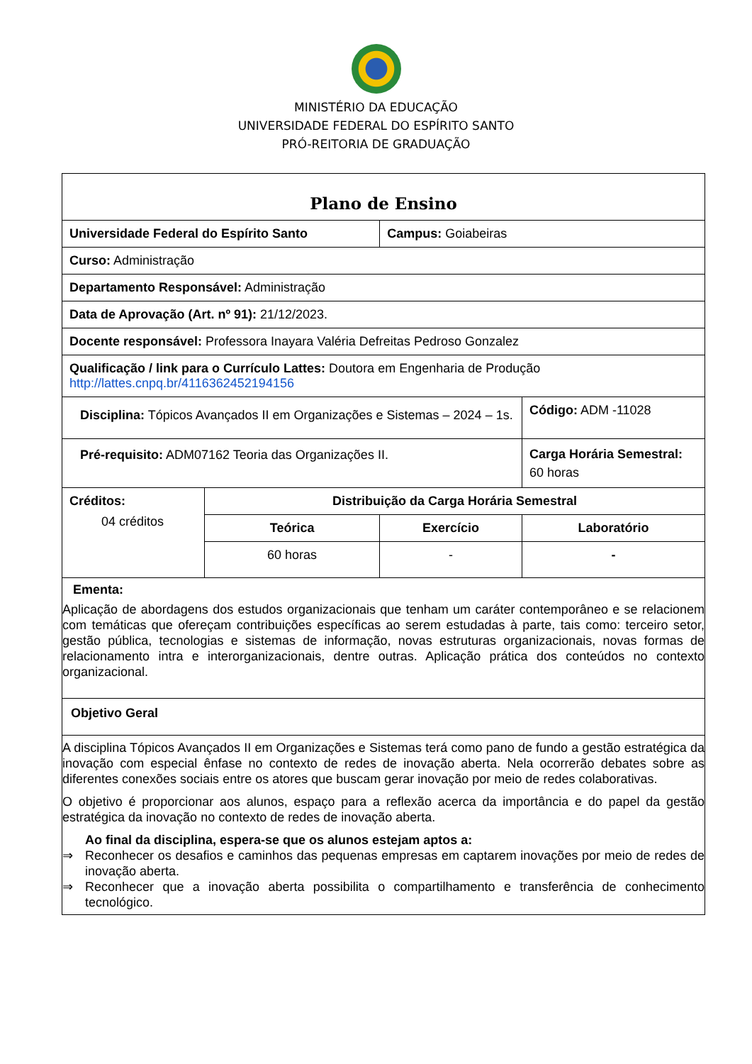MINISTÉRIO DA EDUCAÇÃO
UNIVERSIDADE FEDERAL DO ESPÍRITO SANTO
PRÓ-REITORIA DE GRADUAÇÃO
| Plano de Ensino | | | |
| Universidade Federal do Espírito Santo | | Campus: Goiabeiras | |
| Curso: Administração | | | |
| Departamento Responsável: Administração | | | |
| Data de Aprovação (Art. nº 91): 21/12/2023. | | | |
| Docente responsável: Professora Inayara Valéria Defreitas Pedroso Gonzalez | | | |
| Qualificação / link para o Currículo Lattes: Doutora em Engenharia de Produção http://lattes.cnpq.br/4116362452194156 | | | |
| Disciplina: Tópicos Avançados II em Organizações e Sistemas – 2024 – 1s. | | | Código: ADM -11028 |
| Pré-requisito: ADM07162 Teoria das Organizações II. | | | Carga Horária Semestral: 60 horas |
| Créditos: 04 créditos | Distribuição da Carga Horária Semestral | | |
| | Teórica | Exercício | Laboratório |
| | 60 horas | - | - |
| Ementa: Aplicação de abordagens dos estudos organizacionais que tenham um caráter contemporâneo e se relacionem com temáticas que ofereçam contribuições específicas ao serem estudadas à parte, tais como: terceiro setor, gestão pública, tecnologias e sistemas de informação, novas estruturas organizacionais, novas formas de relacionamento intra e interorganizacionais, dentre outras. Aplicação prática dos conteúdos no contexto organizacional. | | | |
| Objetivo Geral | | | |
| A disciplina Tópicos Avançados II em Organizações e Sistemas terá como pano de fundo a gestão estratégica da inovação com especial ênfase no contexto de redes de inovação aberta. Nela ocorrerão debates sobre as diferentes conexões sociais entre os atores que buscam gerar inovação por meio de redes colaborativas. O objetivo é proporcionar aos alunos, espaço para a reflexão acerca da importância e do papel da gestão estratégica da inovação no contexto de redes de inovação aberta. Ao final da disciplina, espera-se que os alunos estejam aptos a: ⇒ Reconhecer os desafios e caminhos das pequenas empresas em captarem inovações por meio de redes de inovação aberta. ⇒ Reconhecer que a inovação aberta possibilita o compartilhamento e transferência de conhecimento tecnológico. | | | |